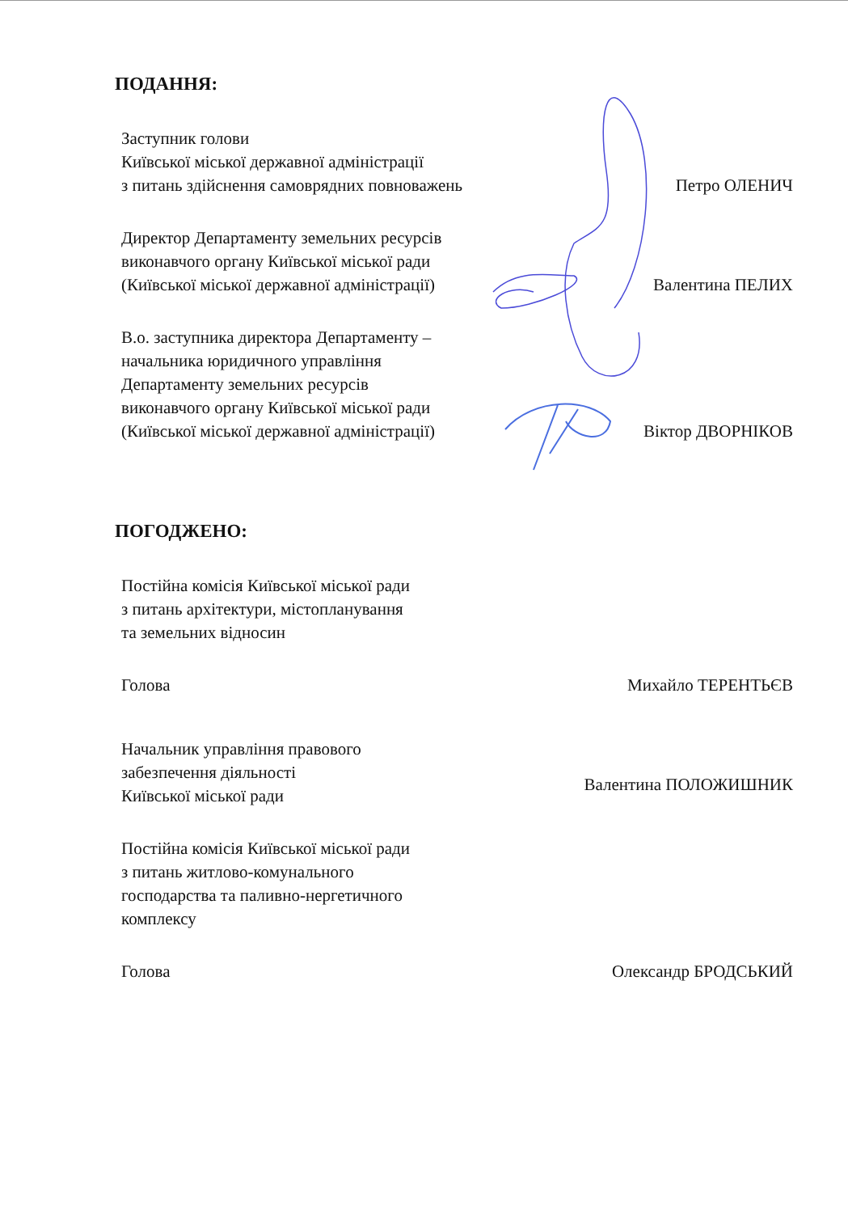ПОДАННЯ:
Заступник голови
Київської міської державної адміністрації
з питань здійснення самоврядних повноважень
Петро ОЛЕНИЧ
Директор Департаменту земельних ресурсів
виконавчого органу Київської міської ради
(Київської міської державної адміністрації)
Валентина ПЕЛИХ
В.о. заступника директора Департаменту –
начальника юридичного управління
Департаменту земельних ресурсів
виконавчого органу Київської міської ради
(Київської міської державної адміністрації)
Віктор ДВОРНІКОВ
ПОГОДЖЕНО:
Постійна комісія Київської міської ради
з питань архітектури, містопланування
та земельних відносин
Голова
Михайло ТЕРЕНТЬЄВ
Начальник управління правового
забезпечення діяльності
Київської міської ради
Валентина ПОЛОЖИШНИК
Постійна комісія Київської міської ради
з питань житлово-комунального
господарства та паливно-нергетичного
комплексу
Голова
Олександр БРОДСЬКИЙ